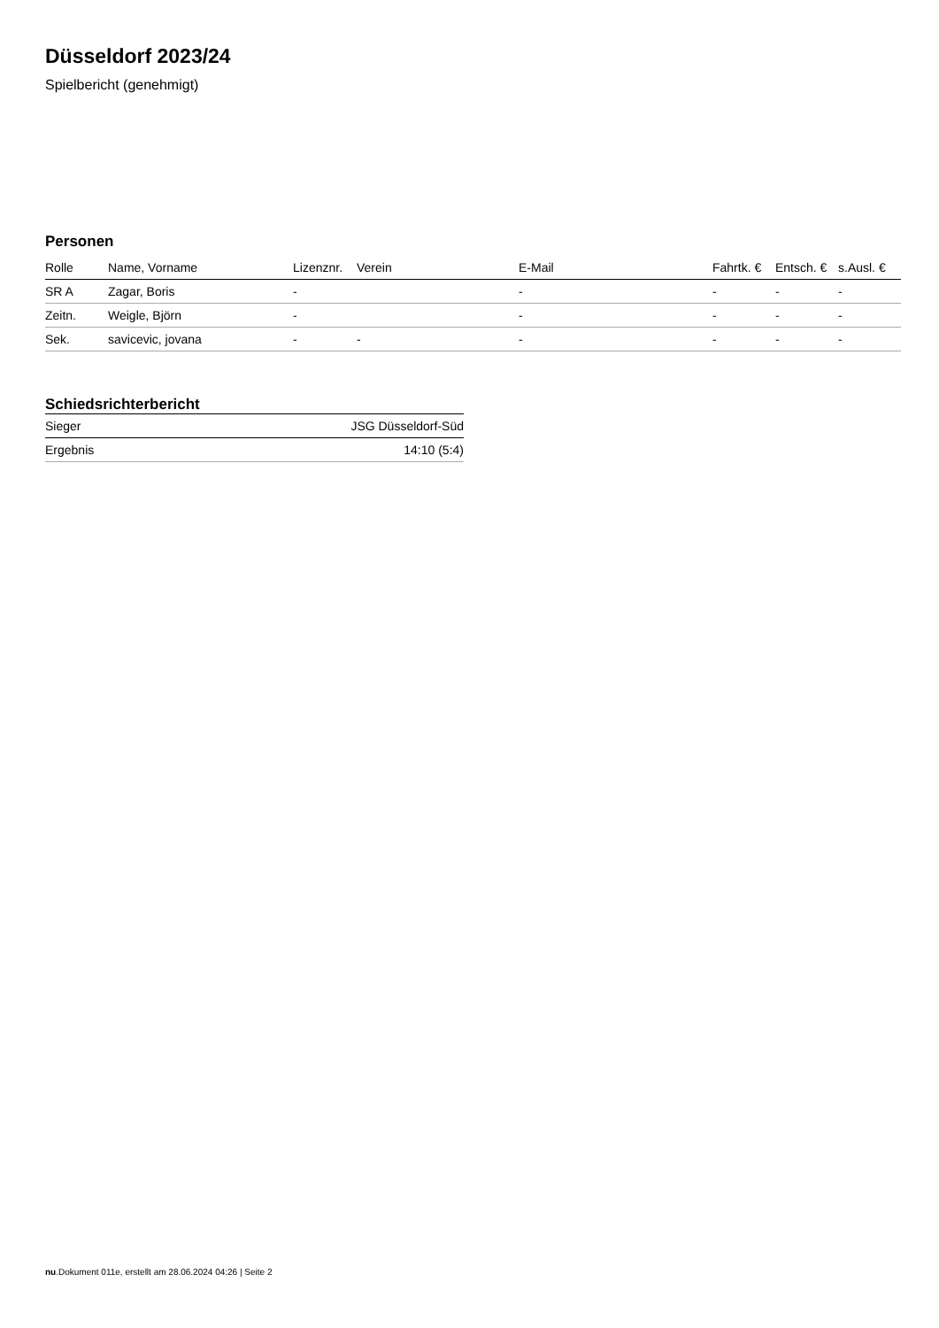Düsseldorf 2023/24
Spielbericht (genehmigt)
Personen
| Rolle | Name, Vorname | Lizenznr. | Verein | E-Mail | Fahrtk. € | Entsch. € | s.Ausl. € |
| --- | --- | --- | --- | --- | --- | --- | --- |
| SR A | Zagar, Boris | - | | - | - | - | - |
| Zeitn. | Weigle, Björn | - | | - | - | - | - |
| Sek. | savicevic, jovana | - | - | - | - | - | - |
Schiedsrichterbericht
| Sieger | JSG Düsseldorf-Süd |
| Ergebnis | 14:10 (5:4) |
nu.Dokument 011e, erstellt am 28.06.2024 04:26 | Seite 2